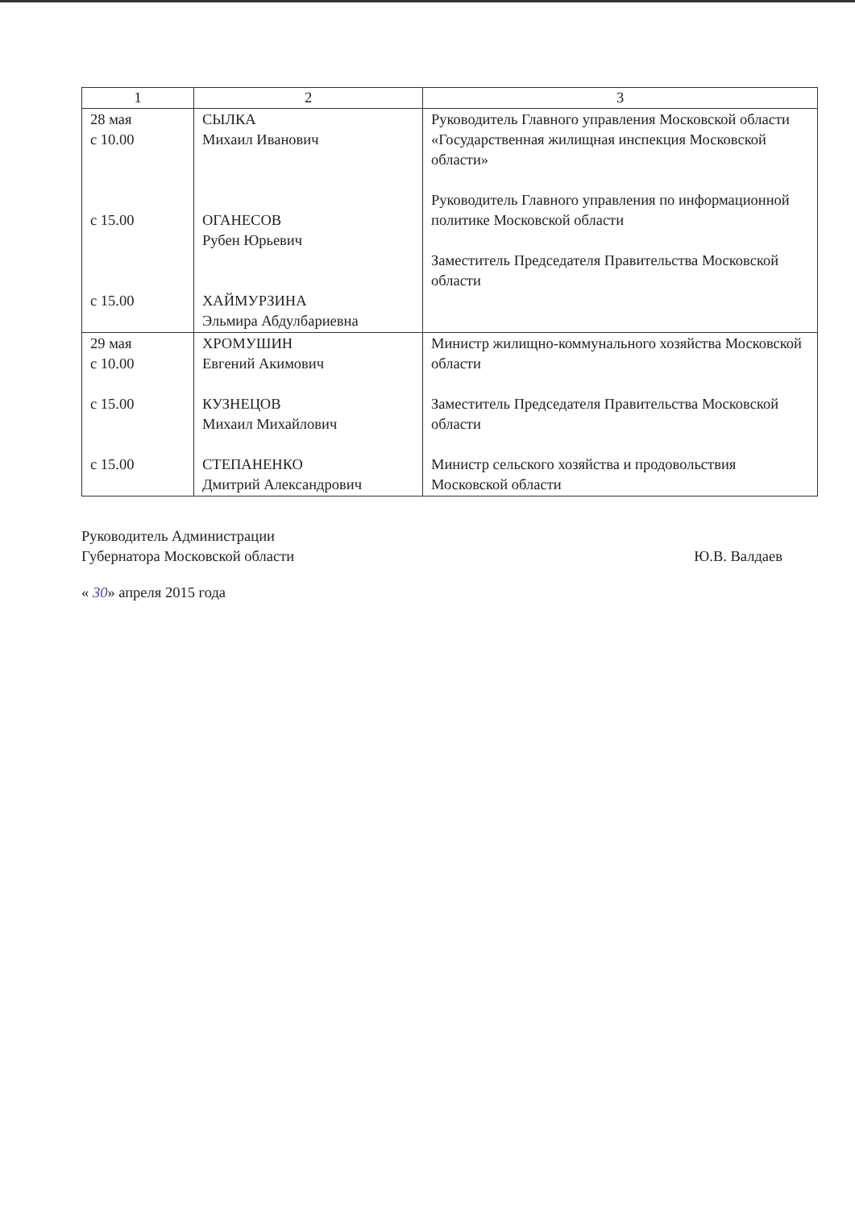| 1 | 2 | 3 |
| --- | --- | --- |
| 28 мая с 10.00 с 15.00 с 15.00 | СЫЛКА Михаил Иванович ОГАНЕСОВ Рубен Юрьевич ХАЙМУРЗИНА Эльмира Абдулбариевна | Руководитель Главного управления Московской области «Государственная жилищная инспекция Московской области» Руководитель Главного управления по информационной политике Московской области Заместитель Председателя Правительства Московской области |
| 29 мая с 10.00 с 15.00 с 15.00 | ХРОМУШИН Евгений Акимович КУЗНЕЦОВ Михаил Михайлович СТЕПАНЕНКО Дмитрий Александрович | Министр жилищно-коммунального хозяйства Московской области Заместитель Председателя Правительства Московской области Министр сельского хозяйства и продовольствия Московской области |
Руководитель Администрации
Губернатора Московской области
Ю.В. Валдаев
« 30» апреля 2015 года